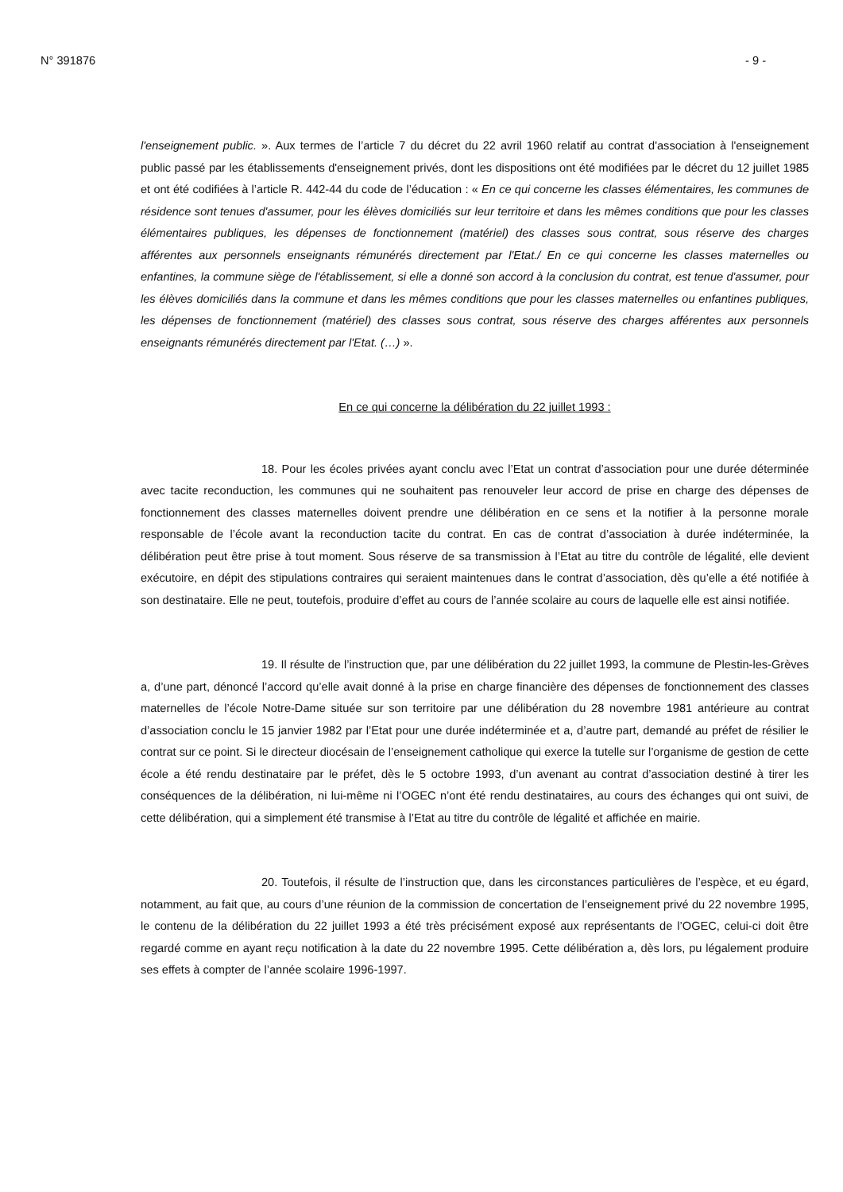N° 391876 - 9 -
l'enseignement public. ». Aux termes de l’article 7 du décret du 22 avril 1960 relatif au contrat d'association à l'enseignement public passé par les établissements d'enseignement privés, dont les dispositions ont été modifiées par le décret du 12 juillet 1985 et ont été codifiées à l’article R. 442-44 du code de l’éducation : « En ce qui concerne les classes élémentaires, les communes de résidence sont tenues d'assumer, pour les élèves domiciliés sur leur territoire et dans les mêmes conditions que pour les classes élémentaires publiques, les dépenses de fonctionnement (matériel) des classes sous contrat, sous réserve des charges afférentes aux personnels enseignants rémunérés directement par l'Etat./ En ce qui concerne les classes maternelles ou enfantines, la commune siège de l'établissement, si elle a donné son accord à la conclusion du contrat, est tenue d'assumer, pour les élèves domiciliés dans la commune et dans les mêmes conditions que pour les classes maternelles ou enfantines publiques, les dépenses de fonctionnement (matériel) des classes sous contrat, sous réserve des charges afférentes aux personnels enseignants rémunérés directement par l'Etat. (…) ».
En ce qui concerne la délibération du 22 juillet 1993 :
18. Pour les écoles privées ayant conclu avec l’Etat un contrat d’association pour une durée déterminée avec tacite reconduction, les communes qui ne souhaitent pas renouveler leur accord de prise en charge des dépenses de fonctionnement des classes maternelles doivent prendre une délibération en ce sens et la notifier à la personne morale responsable de l’école avant la reconduction tacite du contrat. En cas de contrat d’association à durée indéterminée, la délibération peut être prise à tout moment. Sous réserve de sa transmission à l’Etat au titre du contrôle de légalité, elle devient exécutoire, en dépit des stipulations contraires qui seraient maintenues dans le contrat d’association, dès qu’elle a été notifiée à son destinataire. Elle ne peut, toutefois, produire d’effet au cours de l’année scolaire au cours de laquelle elle est ainsi notifiée.
19. Il résulte de l’instruction que, par une délibération du 22 juillet 1993, la commune de Plestin-les-Grèves a, d’une part, dénoncé l’accord qu’elle avait donné à la prise en charge financière des dépenses de fonctionnement des classes maternelles de l’école Notre-Dame située sur son territoire par une délibération du 28 novembre 1981 antérieure au contrat d’association conclu le 15 janvier 1982 par l’Etat pour une durée indéterminée et a, d’autre part, demandé au préfet de résilier le contrat sur ce point. Si le directeur diocésain de l’enseignement catholique qui exerce la tutelle sur l’organisme de gestion de cette école a été rendu destinataire par le préfet, dès le 5 octobre 1993, d’un avenant au contrat d’association destiné à tirer les conséquences de la délibération, ni lui-même ni l’OGEC n’ont été rendu destinataires, au cours des échanges qui ont suivi, de cette délibération, qui a simplement été transmise à l’Etat au titre du contrôle de légalité et affichée en mairie.
20. Toutefois, il résulte de l’instruction que, dans les circonstances particulières de l’espèce, et eu égard, notamment, au fait que, au cours d’une réunion de la commission de concertation de l’enseignement privé du 22 novembre 1995, le contenu de la délibération du 22 juillet 1993 a été très précisément exposé aux représentants de l’OGEC, celui-ci doit être regardé comme en ayant reçu notification à la date du 22 novembre 1995. Cette délibération a, dès lors, pu légalement produire ses effets à compter de l’année scolaire 1996-1997.